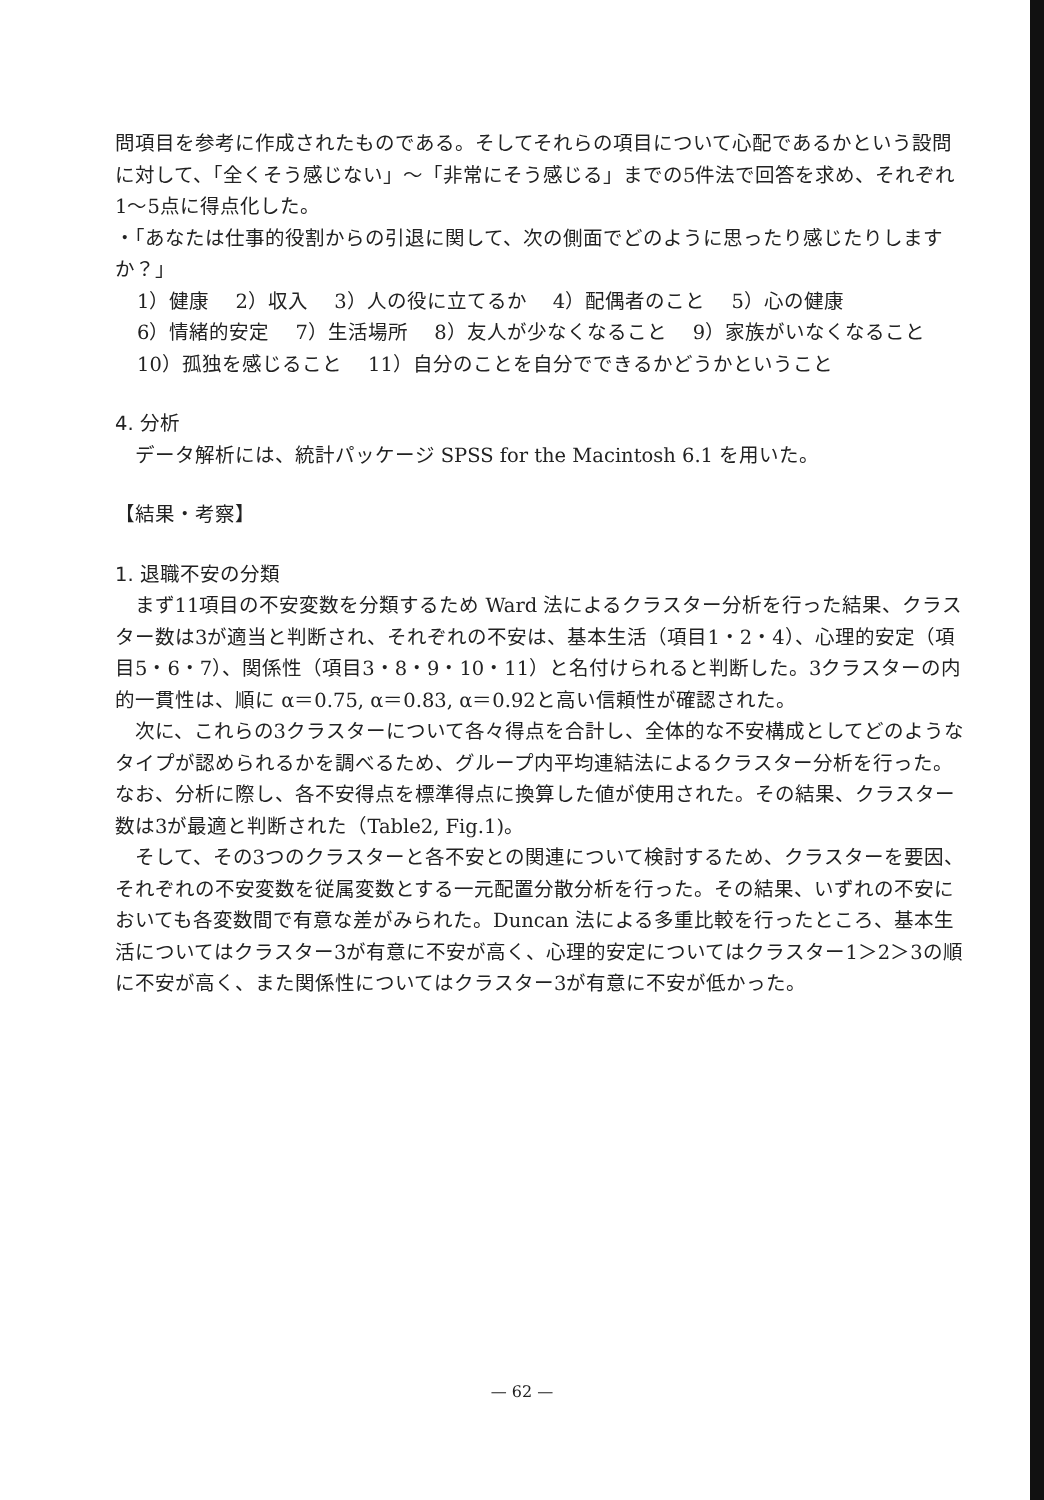問項目を参考に作成されたものである。そしてそれらの項目について心配であるかという設問に対して、「全くそう感じない」～「非常にそう感じる」までの5件法で回答を求め、それぞれ1～5点に得点化した。
・「あなたは仕事的役割からの引退に関して、次の側面でどのように思ったり感じたりしますか？」
1）健康　 2）収入　 3）人の役に立てるか　 4）配偶者のこと　 5）心の健康
6）情緒的安定　 7）生活場所　 8）友人が少なくなること　 9）家族がいなくなること　 10）孤独を感じること　 11）自分のことを自分でできるかどうかということ
4. 分析
データ解析には、統計パッケージ SPSS for the Macintosh 6.1 を用いた。
【結果・考察】
1. 退職不安の分類
まず11項目の不安変数を分類するため Ward 法によるクラスター分析を行った結果、クラスター数は3が適当と判断され、それぞれの不安は、基本生活（項目1・2・4）、心理的安定（項目5・6・7）、関係性（項目3・8・9・10・11）と名付けられると判断した。3クラスターの内的一貫性は、順に α＝0.75, α＝0.83, α＝0.92と高い信頼性が確認された。
次に、これらの3クラスターについて各々得点を合計し、全体的な不安構成としてどのようなタイプが認められるかを調べるため、グループ内平均連結法によるクラスター分析を行った。なお、分析に際し、各不安得点を標準得点に換算した値が使用された。その結果、クラスター数は3が最適と判断された（Table2, Fig.1)。
そして、その3つのクラスターと各不安との関連について検討するため、クラスターを要因、それぞれの不安変数を従属変数とする一元配置分散分析を行った。その結果、いずれの不安においても各変数間で有意な差がみられた。Duncan 法による多重比較を行ったところ、基本生活についてはクラスター3が有意に不安が高く、心理的安定についてはクラスター1＞2＞3の順に不安が高く、また関係性についてはクラスター3が有意に不安が低かった。
— 62 —